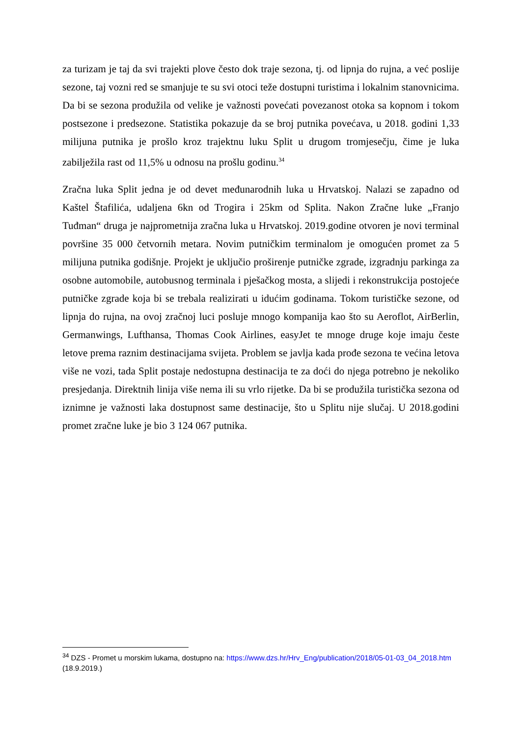za turizam je taj da svi trajekti plove često dok traje sezona, tj. od lipnja do rujna, a već poslije sezone, taj vozni red se smanjuje te su svi otoci teže dostupni turistima i lokalnim stanovnicima. Da bi se sezona produžila od velike je važnosti povećati povezanost otoka sa kopnom i tokom postsezone i predsezone. Statistika pokazuje da se broj putnika povećava, u 2018. godini 1,33 milijuna putnika je prošlo kroz trajektnu luku Split u drugom tromjesečju, čime je luka zabilježila rast od 11,5% u odnosu na prošlu godinu.<sup>34</sup>
Zračna luka Split jedna je od devet međunarodnih luka u Hrvatskoj. Nalazi se zapadno od Kaštel Štafilića, udaljena 6kn od Trogira i 25km od Splita. Nakon Zračne luke „Franjo Tuđman“ druga je najprometnija zračna luka u Hrvatskoj. 2019.godine otvoren je novi terminal površine 35 000 četvornih metara. Novim putničkim terminalom je omogućen promet za 5 milijuna putnika godišnje. Projekt je uključio proširenje putničke zgrade, izgradnju parkinga za osobne automobile, autobusnog terminala i pješačkog mosta, a slijedi i rekonstrukcija postojeće putničke zgrade koja bi se trebala realizirati u idućim godinama. Tokom turističke sezone, od lipnja do rujna, na ovoj zračnoj luci posluje mnogo kompanija kao što su Aeroflot, AirBerlin, Germanwings, Lufthansa, Thomas Cook Airlines, easyJet te mnoge druge koje imaju česte letove prema raznim destinacijama svijeta. Problem se javlja kada prođe sezona te većina letova više ne vozi, tada Split postaje nedostupna destinacija te za doći do njega potrebno je nekoliko presjedanja. Direktnih linija više nema ili su vrlo rijetke. Da bi se produžila turistička sezona od iznimne je važnosti laka dostupnost same destinacije, što u Splitu nije slučaj. U 2018.godini promet zračne luke je bio 3 124 067 putnika.
<sup>34</sup> DZS - Promet u morskim lukama, dostupno na: https://www.dzs.hr/Hrv_Eng/publication/2018/05-01-03_04_2018.htm (18.9.2019.)